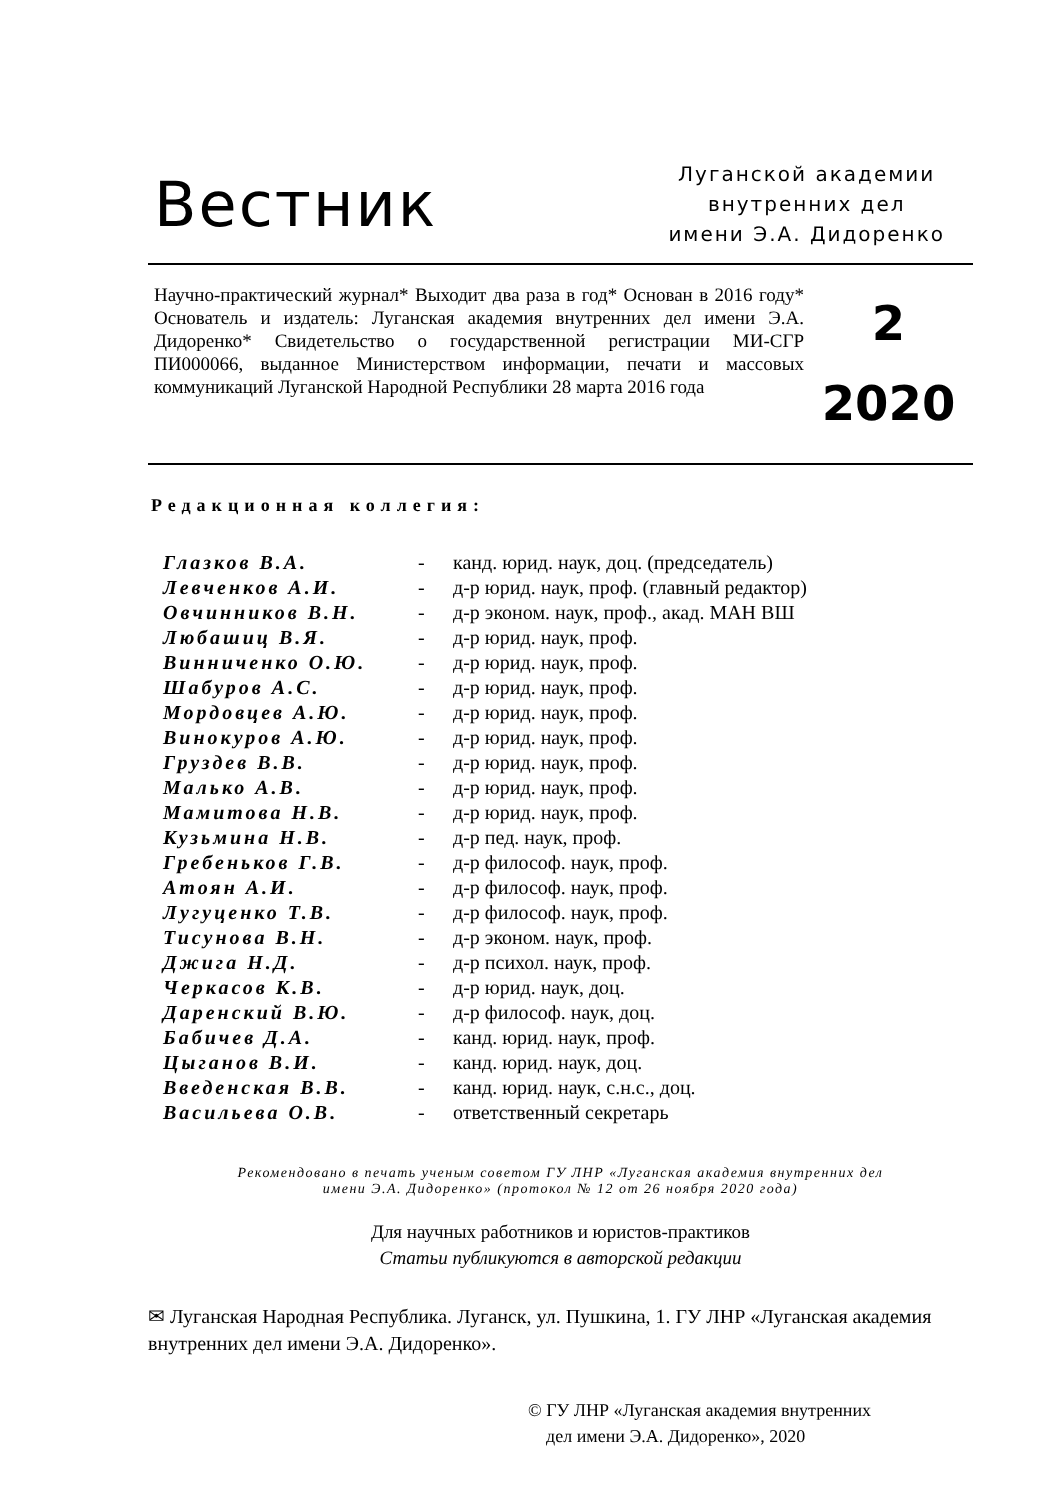Вестник
Луганской академии
внутренних дел
имени Э.А. Дидоренко
Научно-практический журнал* Выходит два раза в год* Основан в 2016 году* Основатель и издатель: Луганская академия внутренних дел имени Э.А. Дидоренко* Свидетельство о государственной регистрации МИ-СГР ПИ000066, выданное Министерством информации, печати и массовых коммуникаций Луганской Народной Республики 28 марта 2016 года
2
2020
Редакционная коллегия:
| Глазков В.А. | - | канд. юрид. наук, доц. (председатель) |
| Левченков А.И. | - | д-р юрид. наук, проф. (главный редактор) |
| Овчинников В.Н. | - | д-р эконом. наук, проф., акад. МАН ВШ |
| Любашиц В.Я. | - | д-р юрид. наук, проф. |
| Винниченко О.Ю. | - | д-р юрид. наук, проф. |
| Шабуров А.С. | - | д-р юрид. наук, проф. |
| Мордовцев А.Ю. | - | д-р юрид. наук, проф. |
| Винокуров А.Ю. | - | д-р юрид. наук, проф. |
| Груздев В.В. | - | д-р юрид. наук, проф. |
| Малько А.В. | - | д-р юрид. наук, проф. |
| Мамитова Н.В. | - | д-р юрид. наук, проф. |
| Кузьмина Н.В. | - | д-р пед. наук, проф. |
| Гребеньков Г.В. | - | д-р философ. наук, проф. |
| Атоян А.И. | - | д-р философ. наук, проф. |
| Лугуценко Т.В. | - | д-р философ. наук, проф. |
| Тисунова В.Н. | - | д-р эконом. наук, проф. |
| Джига Н.Д. | - | д-р психол. наук, проф. |
| Черкасов К.В. | - | д-р юрид. наук, доц. |
| Даренский В.Ю. | - | д-р философ. наук, доц. |
| Бабичев Д.А. | - | канд. юрид. наук, проф. |
| Цыганов В.И. | - | канд. юрид. наук, доц. |
| Введенская В.В. | - | канд. юрид. наук, с.н.с., доц. |
| Васильева О.В. | - | ответственный секретарь |
Рекомендовано в печать ученым советом ГУ ЛНР «Луганская академия внутренних дел
имени Э.А. Дидоренко» (протокол № 12 от 26 ноября 2020 года)
Для научных работников и юристов-практиков
Статьи публикуются в авторской редакции
✉ Луганская Народная Республика. Луганск, ул. Пушкина, 1. ГУ ЛНР «Луганская академия внутренних дел имени Э.А. Дидоренко».
© ГУ ЛНР «Луганская академия внутренних
дел имени Э.А. Дидоренко», 2020